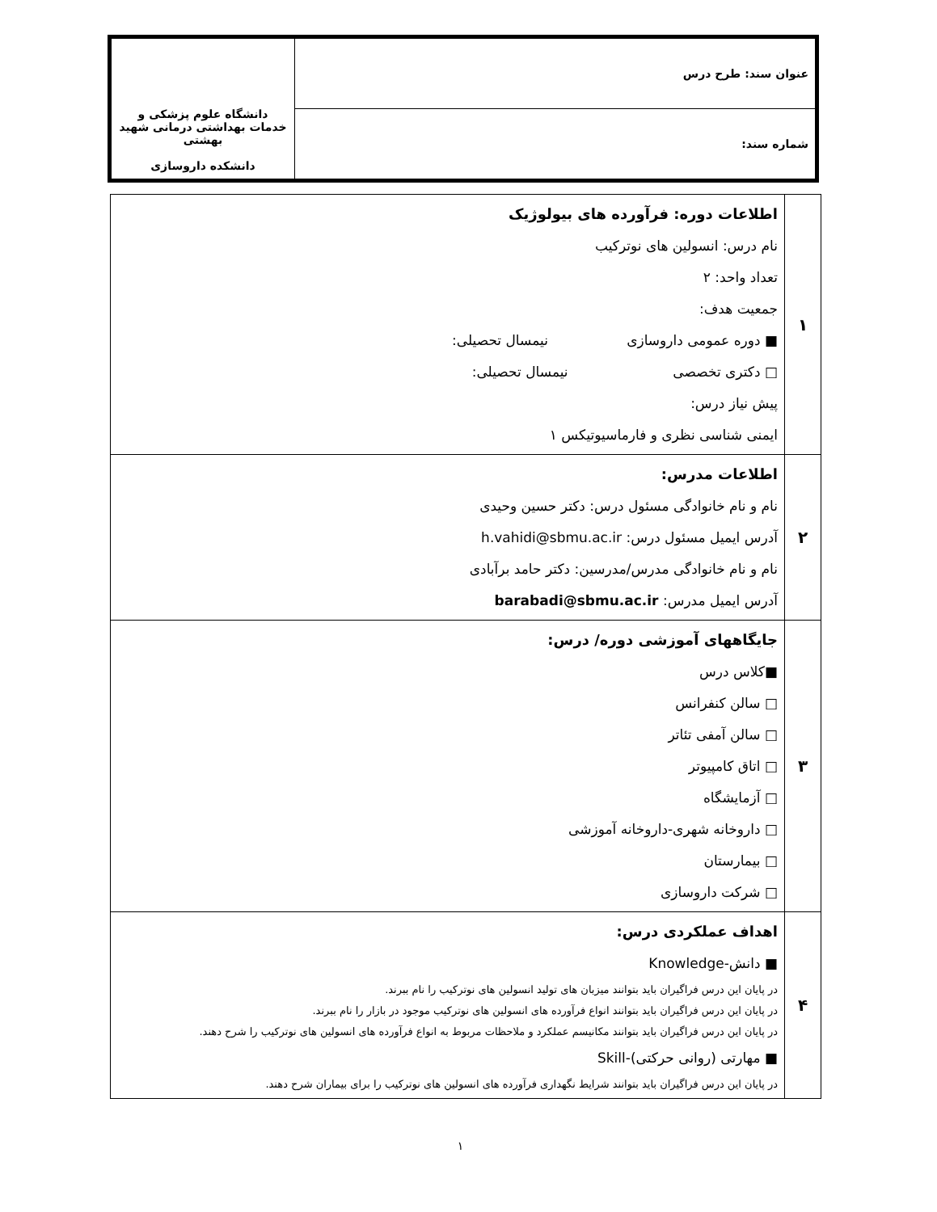| عنوان سند: طرح درس | دانشگاه علوم پزشکی و خدمات بهداشتی درمانی شهید بهشتی دانشکده داروسازی |
| شماره سند: | |
| ۱ | اطلاعات دوره: فرآورده های بیولوژیک نام درس: انسولین های نوترکیب تعداد واحد: ۲ جمعیت هدف: ■ دوره عمومی داروسازی نیمسال تحصیلی: □ دکتری تخصصی نیمسال تحصیلی: پیش نیاز درس: ایمنی شناسی نظری و فارماسیوتیکس ۱ |
| ۲ | اطلاعات مدرس: نام و نام خانوادگی مسئول درس: دکتر حسین وحیدی آدرس ایمیل مسئول درس: h.vahidi@sbmu.ac.ir نام و نام خانوادگی مدرس/مدرسین: دکتر حامد برآبادی آدرس ایمیل مدرس: barabadi@sbmu.ac.ir |
| ۳ | جایگاههای آموزشی دوره/ درس: ■کلاس درس □ سالن کنفرانس □ سالن آمفی تئاتر □ اتاق کامپیوتر □ آزمایشگاه □ داروخانه شهری-داروخانه آموزشی □ بیمارستان □ شرکت داروسازی |
| ۴ | اهداف عملکردی درس: ■ دانش-Knowledge در پایان این درس فراگیران باید بتوانند میزبان های تولید انسولین های نوترکیب را نام ببرند. در پایان این درس فراگیران باید بتوانند انواع فرآورده های انسولین های نوترکیب موجود در بازار را نام ببرند. در پایان این درس فراگیران باید بتوانند مکانیسم عملکرد و ملاحظات مربوط به انواع فرآورده های انسولین های نوترکیب را شرح دهند. ■ مهارتی (روانی حرکتی)-Skill در پایان این درس فراگیران باید بتوانند شرایط نگهداری فرآورده های انسولین های نوترکیب را برای بیماران شرح دهند. |
۱